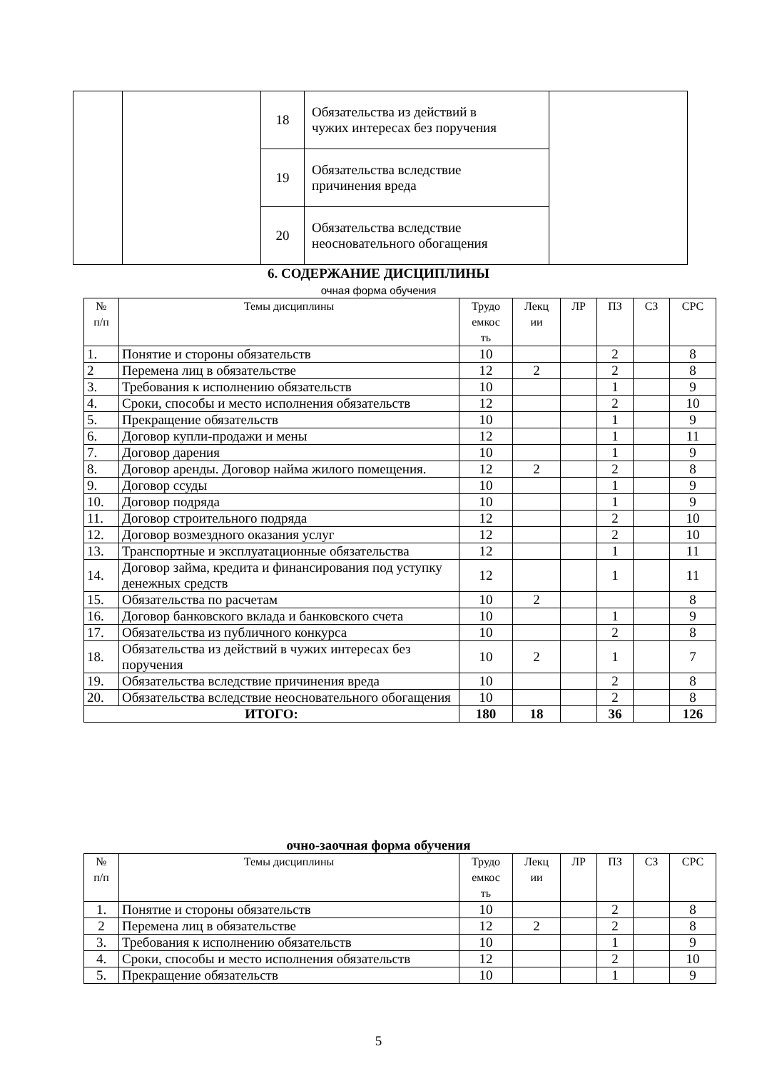| | | 18 | Обязательства из действий в чужих интересах без поручения | |
| | | 19 | Обязательства вследствие причинения вреда | |
| | | 20 | Обязательства вследствие неосновательного обогащения | |
6. СОДЕРЖАНИЕ ДИСЦИПЛИНЫ
очная форма обучения
| № п/п | Темы дисциплины | Трудо емкос ть | Лекц ии | ЛР | ПЗ | СЗ | СРС |
| --- | --- | --- | --- | --- | --- | --- | --- |
| 1. | Понятие и стороны обязательств | 10 | | | 2 | | 8 |
| 2 | Перемена лиц в обязательстве | 12 | 2 | | 2 | | 8 |
| 3. | Требования к исполнению обязательств | 10 | | | 1 | | 9 |
| 4. | Сроки, способы и место исполнения обязательств | 12 | | | 2 | | 10 |
| 5. | Прекращение обязательств | 10 | | | 1 | | 9 |
| 6. | Договор купли-продажи и мены | 12 | | | 1 | | 11 |
| 7. | Договор дарения | 10 | | | 1 | | 9 |
| 8. | Договор аренды. Договор найма жилого помещения. | 12 | 2 | | 2 | | 8 |
| 9. | Договор ссуды | 10 | | | 1 | | 9 |
| 10. | Договор подряда | 10 | | | 1 | | 9 |
| 11. | Договор строительного подряда | 12 | | | 2 | | 10 |
| 12. | Договор возмездного оказания услуг | 12 | | | 2 | | 10 |
| 13. | Транспортные и эксплуатационные обязательства | 12 | | | 1 | | 11 |
| 14. | Договор займа, кредита и финансирования под уступку денежных средств | 12 | | | 1 | | 11 |
| 15. | Обязательства по расчетам | 10 | 2 | | | | 8 |
| 16. | Договор банковского вклада и банковского счета | 10 | | | 1 | | 9 |
| 17. | Обязательства из публичного конкурса | 10 | | | 2 | | 8 |
| 18. | Обязательства из действий в чужих интересах без поручения | 10 | 2 | | 1 | | 7 |
| 19. | Обязательства вследствие причинения вреда | 10 | | | 2 | | 8 |
| 20. | Обязательства вследствие неосновательного обогащения | 10 | | | 2 | | 8 |
| ИТОГО: | | 180 | 18 | | 36 | | 126 |
очно-заочная форма обучения
| № п/п | Темы дисциплины | Трудо емкос ть | Лекц ии | ЛР | ПЗ | СЗ | СРС |
| --- | --- | --- | --- | --- | --- | --- | --- |
| 1. | Понятие и стороны обязательств | 10 | | | 2 | | 8 |
| 2 | Перемена лиц в обязательстве | 12 | 2 | | 2 | | 8 |
| 3. | Требования к исполнению обязательств | 10 | | | 1 | | 9 |
| 4. | Сроки, способы и место исполнения обязательств | 12 | | | 2 | | 10 |
| 5. | Прекращение обязательств | 10 | | | 1 | | 9 |
5